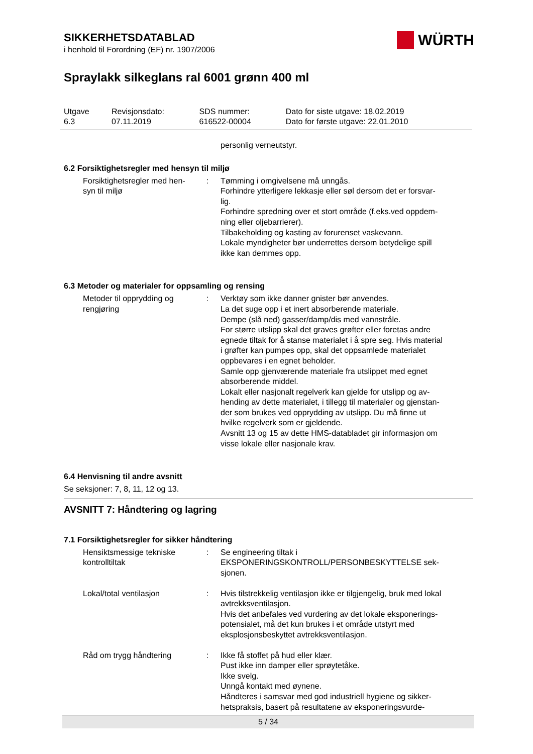WÜRTH
SIKKERHETSDATABLAD
i henhold til Forordning (EF) nr. 1907/2006
Spraylakk silkeglans ral 6001 grønn 400 ml
| Utgave 6.3 | Revisjonsdato: 07.11.2019 | SDS nummer: 616522-00004 | Dato for siste utgave: 18.02.2019 Dato for første utgave: 22.01.2010 |
personlig verneutstyr.
6.2 Forsiktighetsregler med hensyn til miljø
| Forsiktighetsregler med hen- syn til miljø | : | Tømming i omgivelsene må unngås. Forhindre ytterligere lekkasje eller søl dersom det er forsvar- lig. Forhindre spredning over et stort område (f.eks.ved oppdem- ning eller oljebarrierer). Tilbakeholding og kasting av forurenset vaskevann. Lokale myndigheter bør underrettes dersom betydelige spill ikke kan demmes opp. |
6.3 Metoder og materialer for oppsamling og rensing
| Metoder til opprydding og rengjøring | : | Verktøy som ikke danner gnister bør anvendes. La det suge opp i et inert absorberende materiale. Dempe (slå ned) gasser/damp/dis med vannstråle. For større utslipp skal det graves grøfter eller foretas andre egnede tiltak for å stanse materialet i å spre seg. Hvis material i grøfter kan pumpes opp, skal det oppsamlede materialet oppbevares i en egnet beholder. Samle opp gjenværende materiale fra utslippet med egnet absorberende middel. Lokalt eller nasjonalt regelverk kan gjelde for utslipp og av- hending av dette materialet, i tillegg til materialer og gjenstan- der som brukes ved opprydding av utslipp. Du må finne ut hvilke regelverk som er gjeldende. Avsnitt 13 og 15 av dette HMS-databladet gir informasjon om visse lokale eller nasjonale krav. |
6.4 Henvisning til andre avsnitt
Se seksjoner: 7, 8, 11, 12 og 13.
AVSNITT 7: Håndtering og lagring
7.1 Forsiktighetsregler for sikker håndtering
| Hensiktsmessige tekniske kontrolltiltak | : | Se engineering tiltak i EKSPONERINGSKONTROLL/PERSONBESKYTTELSE sek- sjonen. |
| Lokal/total ventilasjon | : | Hvis tilstrekkelig ventilasjon ikke er tilgjengelig, bruk med lokal avtrekksventilasjon. Hvis det anbefales ved vurdering av det lokale eksponerings- potensialet, må det kun brukes i et område utstyrt med eksplosjonsbeskyttet avtrekksventilasjon. |
| Råd om trygg håndtering | : | Ikke få stoffet på hud eller klær. Pust ikke inn damper eller sprøytetåke. Ikke svelg. Unngå kontakt med øynene. Håndteres i samsvar med god industriell hygiene og sikker- hetspraksis, basert på resultatene av eksponeringsvurde- |
5 / 34